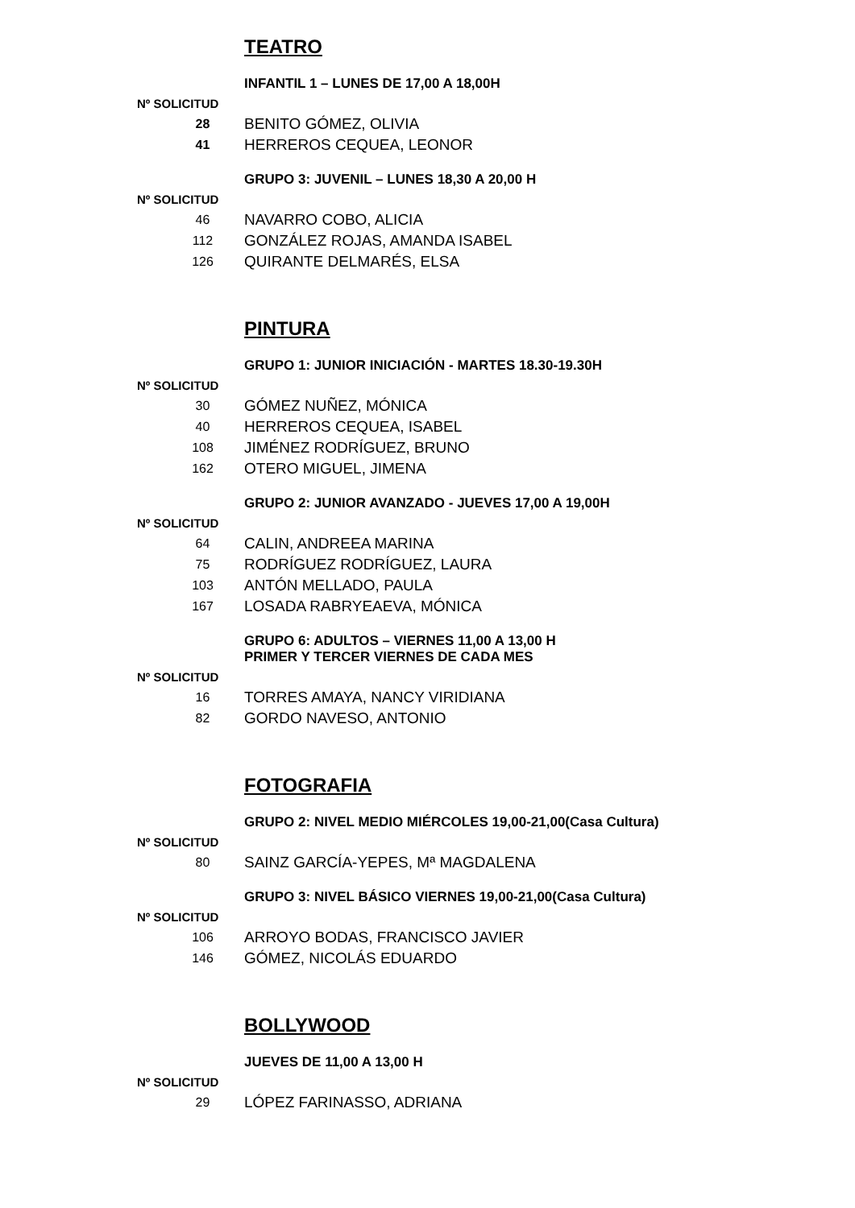TEATRO
INFANTIL 1 – LUNES DE 17,00 A 18,00H
Nº SOLICITUD
| 28 | BENITO GÓMEZ, OLIVIA |
| 41 | HERREROS CEQUEA, LEONOR |
GRUPO 3: JUVENIL – LUNES 18,30 A 20,00 H
Nº SOLICITUD
| 46 | NAVARRO COBO, ALICIA |
| 112 | GONZÁLEZ ROJAS, AMANDA ISABEL |
| 126 | QUIRANTE DELMARÉS, ELSA |
PINTURA
GRUPO 1: JUNIOR INICIACIÓN - MARTES 18.30-19.30H
Nº SOLICITUD
| 30 | GÓMEZ NUÑEZ, MÓNICA |
| 40 | HERREROS CEQUEA, ISABEL |
| 108 | JIMÉNEZ RODRÍGUEZ, BRUNO |
| 162 | OTERO MIGUEL, JIMENA |
GRUPO 2: JUNIOR AVANZADO - JUEVES 17,00 A 19,00H
Nº SOLICITUD
| 64 | CALIN, ANDREEA MARINA |
| 75 | RODRÍGUEZ RODRÍGUEZ, LAURA |
| 103 | ANTÓN MELLADO, PAULA |
| 167 | LOSADA RABRYEAEVA, MÓNICA |
GRUPO 6: ADULTOS – VIERNES 11,00 A 13,00 H
PRIMER Y TERCER VIERNES DE CADA MES
Nº SOLICITUD
| 16 | TORRES AMAYA, NANCY VIRIDIANA |
| 82 | GORDO NAVESO, ANTONIO |
FOTOGRAFIA
GRUPO 2: NIVEL MEDIO MIÉRCOLES 19,00-21,00(Casa Cultura)
Nº SOLICITUD
| 80 | SAINZ GARCÍA-YEPES, Mª MAGDALENA |
GRUPO 3: NIVEL BÁSICO VIERNES 19,00-21,00(Casa Cultura)
Nº SOLICITUD
| 106 | ARROYO BODAS, FRANCISCO JAVIER |
| 146 | GÓMEZ, NICOLÁS EDUARDO |
BOLLYWOOD
JUEVES DE 11,00 A 13,00 H
Nº SOLICITUD
| 29 | LÓPEZ FARINASSO, ADRIANA |